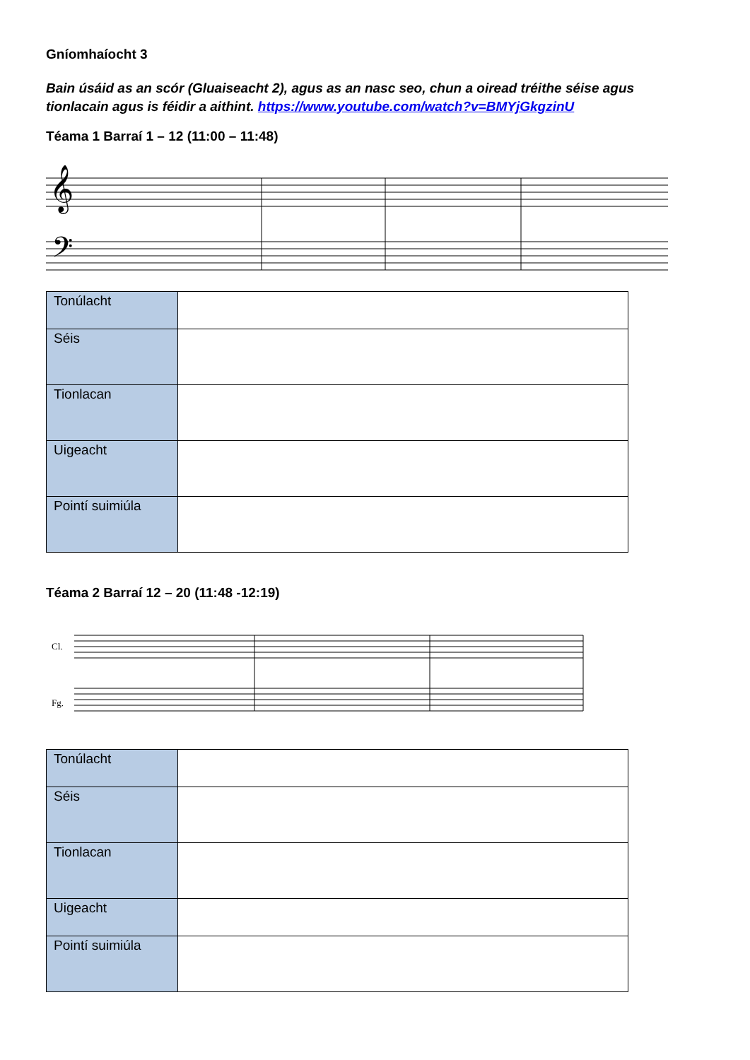Gníomhaíocht 3
Bain úsáid as an scór (Gluaiseacht 2), agus as an nasc seo, chun a oiread tréithe séise agus tionlacain agus is féidir a aithint. https://www.youtube.com/watch?v=BMYjGkgzinU
Téama 1 Barraí 1 – 12 (11:00 – 11:48)
𝄞
𝄢
| Tonúlacht | |
| Séis | |
| Tionlacan | |
| Uigeacht | |
| Pointí suimiúla | |
Téama 2 Barraí 12 – 20 (11:48 -12:19)
Cl.
Fg.
| Tonúlacht | |
| Séis | |
| Tionlacan | |
| Uigeacht | |
| Pointí suimiúla | |